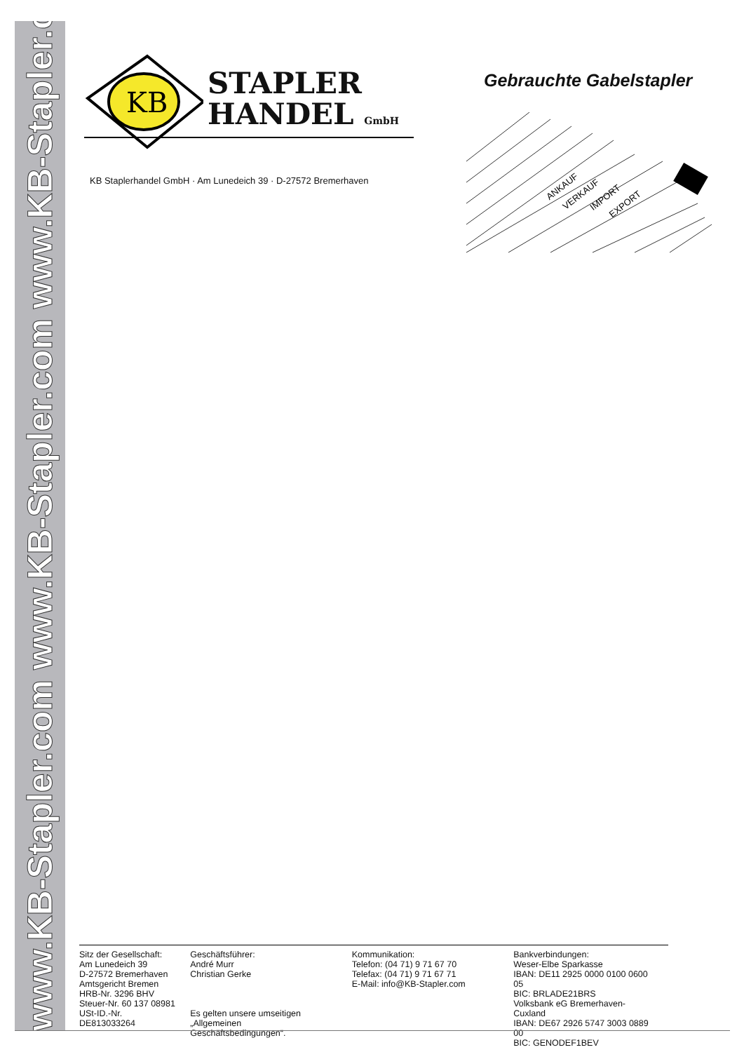www.KB-Stapler.com www.KB-Stapler.com www.KB-Stapler.com
KB
STAPLER
HANDEL GmbH
Gebrauchte Gabelstapler
KB Staplerhandel GmbH · Am Lunedeich 39 · D-27572 Bremerhaven
ANKAUF
VERKAUF
IMPORT
EXPORT
Sitz der Gesellschaft:
Am Lunedeich 39
D-27572 Bremerhaven
Amtsgericht Bremen
HRB-Nr. 3296 BHV
Steuer-Nr. 60 137 08981
USt-ID.-Nr. DE813033264
Geschäftsführer:
André Murr
Christian Gerke
Es gelten unsere umseitigen „Allgemeinen Geschäftsbedingungen“.
Kommunikation:
Telefon: (04 71) 9 71 67 70
Telefax: (04 71) 9 71 67 71
E-Mail: info@KB-Stapler.com
Bankverbindungen:
Weser-Elbe Sparkasse
IBAN: DE11 2925 0000 0100 0600 05
BIC: BRLADE21BRS
Volksbank eG Bremerhaven-Cuxland
IBAN: DE67 2926 5747 3003 0889 00
BIC: GENODEF1BEV